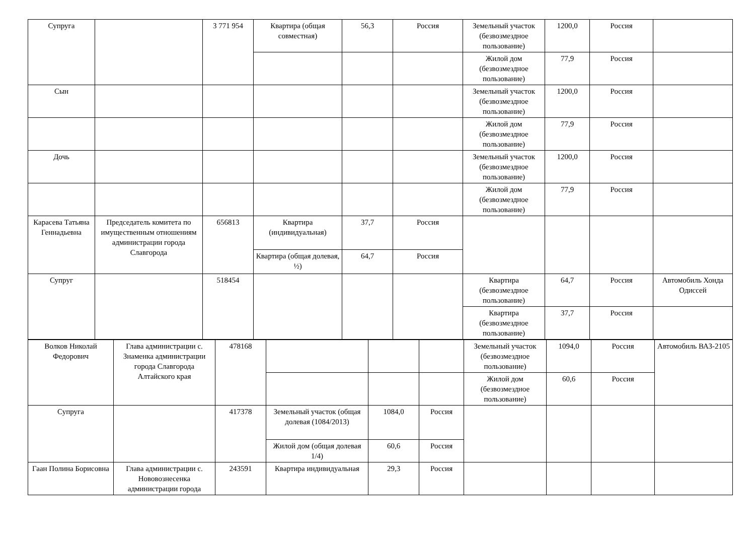| Супруга | | 3 771 954 | Квартира (общая совместная) | 56,3 | Россия | Земельный участок (безвозмездное пользование) | 1200,0 | Россия | |
| | | | | | | Жилой дом (безвозмездное пользование) | 77,9 | Россия | |
| Сын | | | | | | Земельный участок (безвозмездное пользование) | 1200,0 | Россия | |
| | | | | | | Жилой дом (безвозмездное пользование) | 77,9 | Россия | |
| Дочь | | | | | | Земельный участок (безвозмездное пользование) | 1200,0 | Россия | |
| | | | | | | Жилой дом (безвозмездное пользование) | 77,9 | Россия | |
| Карасева Татьяна Геннадьевна | Председатель комитета по имущественным отношениям администрации города Славгорода | 656813 | Квартира (индивидуальная) | 37,7 | Россия | | | | |
| | | | Квартира (общая долевая, ½) | 64,7 | Россия | | | | |
| Супруг | | 518454 | | | | Квартира (безвозмездное пользование) | 64,7 | Россия | Автомобиль Хонда Одиссей |
| | | | | | | Квартира (безвозмездное пользование) | 37,7 | Россия | |
| Волков Николай Федорович | Глава администрации с. Знаменка администрации города Славгорода Алтайского края | 478168 | | | | Земельный участок (безвозмездное пользование) | 1094,0 | Россия | Автомобиль ВАЗ-2105 |
| | | | | | | Жилой дом (безвозмездное пользование) | 60,6 | Россия | |
| Супруга | | 417378 | Земельный участок (общая долевая (1084/2013) | 1084,0 | Россия | | | | |
| | | | Жилой дом (общая долевая 1/4) | 60,6 | Россия | | | | |
| Гаан Полина Борисовна | Глава администрации с. Нововознесенка администрации города | 243591 | Квартира индивидуальная | 29,3 | Россия | | | | |